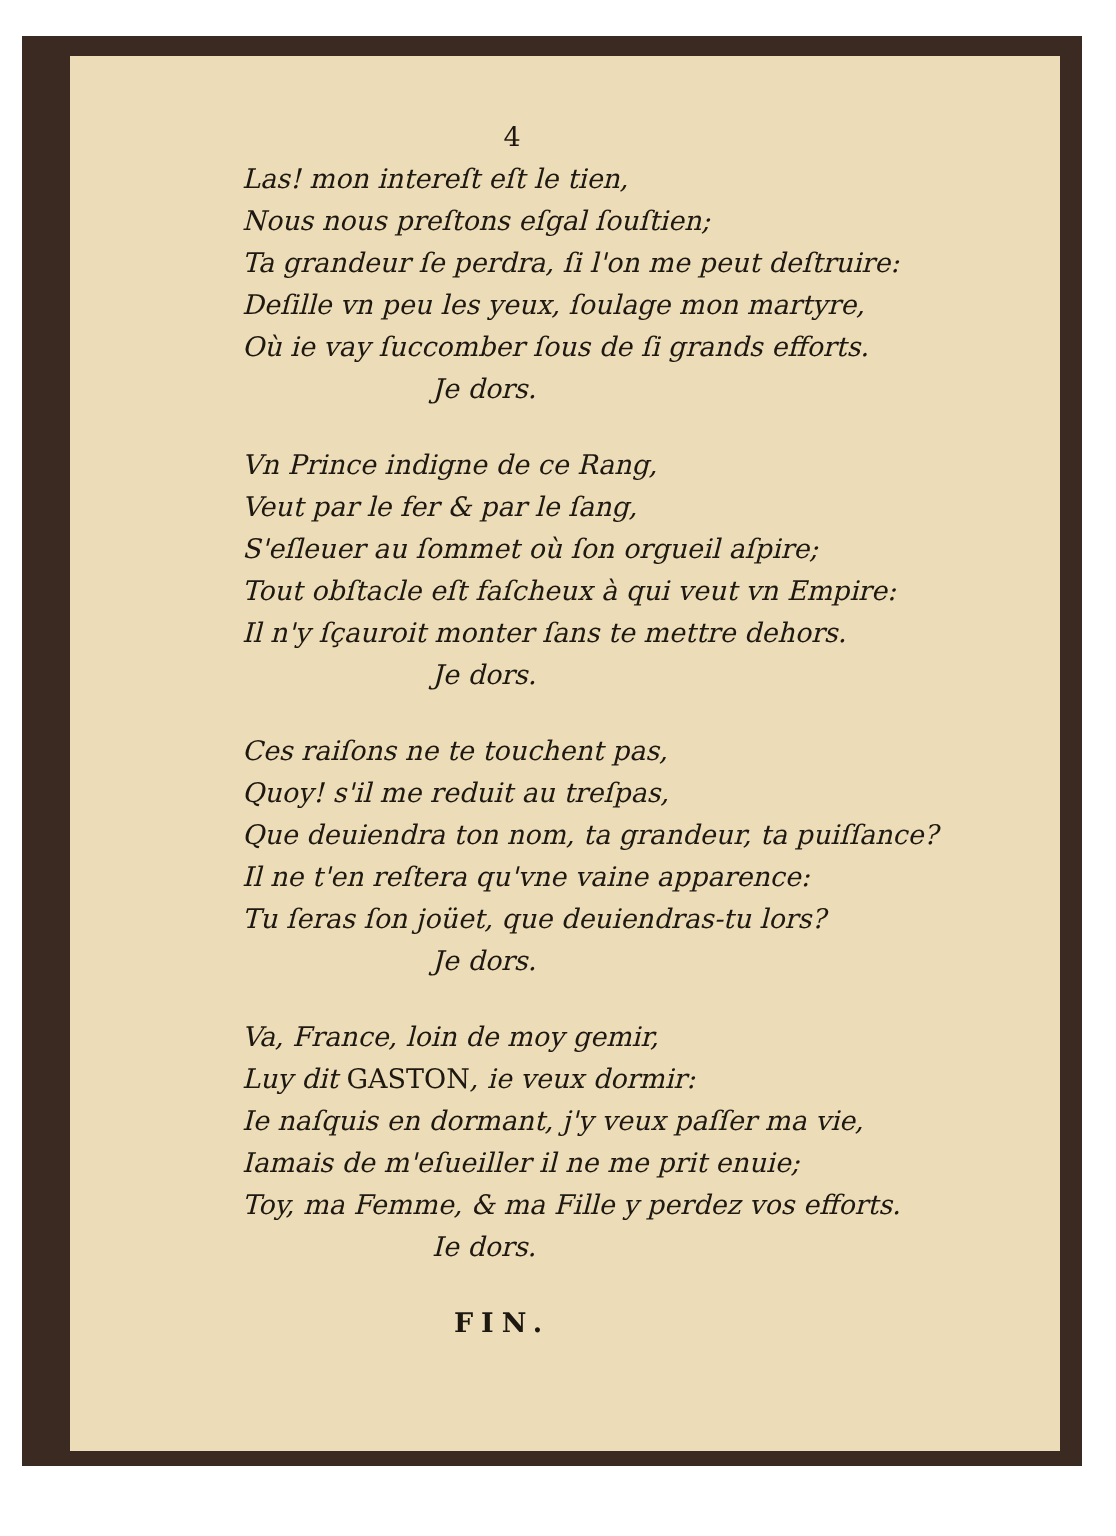4
Las! mon intereſt eſt le tien,
Nous nous preſtons eſgal ſouſtien;
Ta grandeur ſe perdra, ſi l'on me peut deſtruire:
Deſille vn peu les yeux, ſoulage mon martyre,
Où ie vay ſuccomber ſous de ſi grands efforts.
Je dors.
Vn Prince indigne de ce Rang,
Veut par le fer & par le ſang,
S'eſleuer au ſommet où ſon orgueil aſpire;
Tout obſtacle eſt faſcheux à qui veut vn Empire:
Il n'y ſçauroit monter ſans te mettre dehors.
Je dors.
Ces raiſons ne te touchent pas,
Quoy! s'il me reduit au treſpas,
Que deuiendra ton nom, ta grandeur, ta puiſſance?
Il ne t'en reſtera qu'vne vaine apparence:
Tu ſeras ſon joüet, que deuiendras-tu lors?
Je dors.
Va, France, loin de moy gemir,
Luy dit GASTON, ie veux dormir:
Ie naſquis en dormant, j'y veux paſſer ma vie,
Iamais de m'eſueiller il ne me prit enuie;
Toy, ma Femme, & ma Fille y perdez vos efforts.
Ie dors.
FIN.